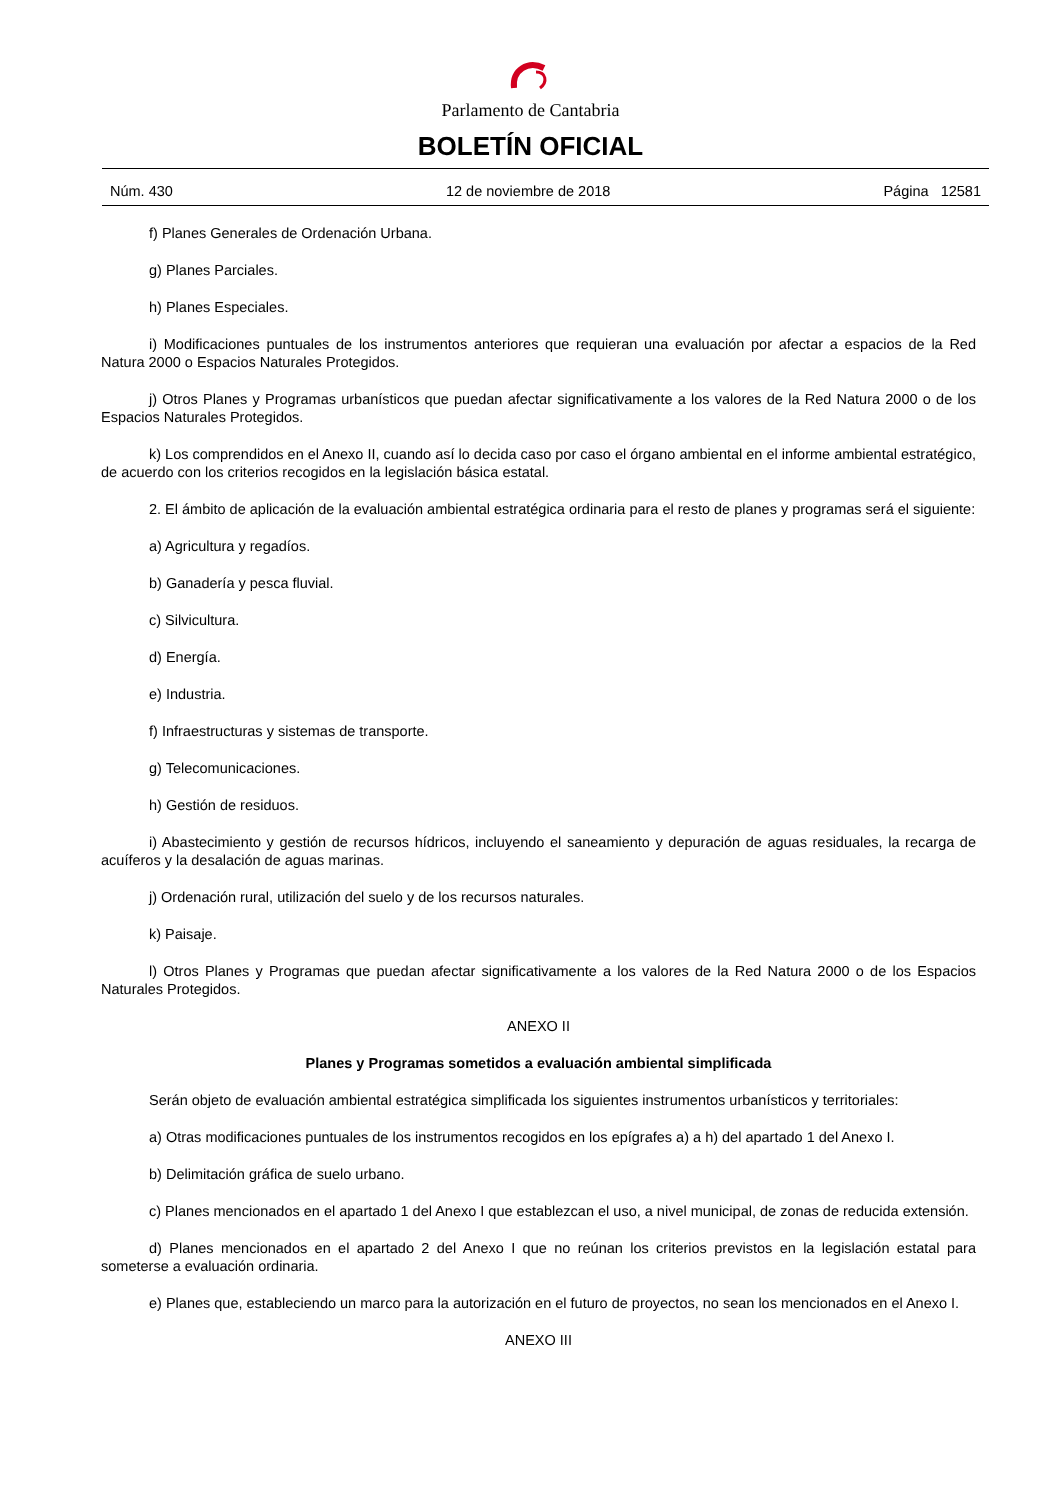Parlamento de Cantabria
BOLETÍN OFICIAL
Núm. 430 12 de noviembre de 2018 Página 12581
f) Planes Generales de Ordenación Urbana.
g) Planes Parciales.
h) Planes Especiales.
i) Modificaciones puntuales de los instrumentos anteriores que requieran una evaluación por afectar a espacios de la Red Natura 2000 o Espacios Naturales Protegidos.
j) Otros Planes y Programas urbanísticos que puedan afectar significativamente a los valores de la Red Natura 2000 o de los Espacios Naturales Protegidos.
k) Los comprendidos en el Anexo II, cuando así lo decida caso por caso el órgano ambiental en el informe ambiental estratégico, de acuerdo con los criterios recogidos en la legislación básica estatal.
2. El ámbito de aplicación de la evaluación ambiental estratégica ordinaria para el resto de planes y programas será el siguiente:
a) Agricultura y regadíos.
b) Ganadería y pesca fluvial.
c) Silvicultura.
d) Energía.
e) Industria.
f) Infraestructuras y sistemas de transporte.
g) Telecomunicaciones.
h) Gestión de residuos.
i) Abastecimiento y gestión de recursos hídricos, incluyendo el saneamiento y depuración de aguas residuales, la recarga de acuíferos y la desalación de aguas marinas.
j) Ordenación rural, utilización del suelo y de los recursos naturales.
k) Paisaje.
l) Otros Planes y Programas que puedan afectar significativamente a los valores de la Red Natura 2000 o de los Espacios Naturales Protegidos.
ANEXO II
Planes y Programas sometidos a evaluación ambiental simplificada
Serán objeto de evaluación ambiental estratégica simplificada los siguientes instrumentos urbanísticos y territoriales:
a) Otras modificaciones puntuales de los instrumentos recogidos en los epígrafes a) a h) del apartado 1 del Anexo I.
b) Delimitación gráfica de suelo urbano.
c) Planes mencionados en el apartado 1 del Anexo I que establezcan el uso, a nivel municipal, de zonas de reducida extensión.
d) Planes mencionados en el apartado 2 del Anexo I que no reúnan los criterios previstos en la legislación estatal para someterse a evaluación ordinaria.
e) Planes que, estableciendo un marco para la autorización en el futuro de proyectos, no sean los mencionados en el Anexo I.
ANEXO III